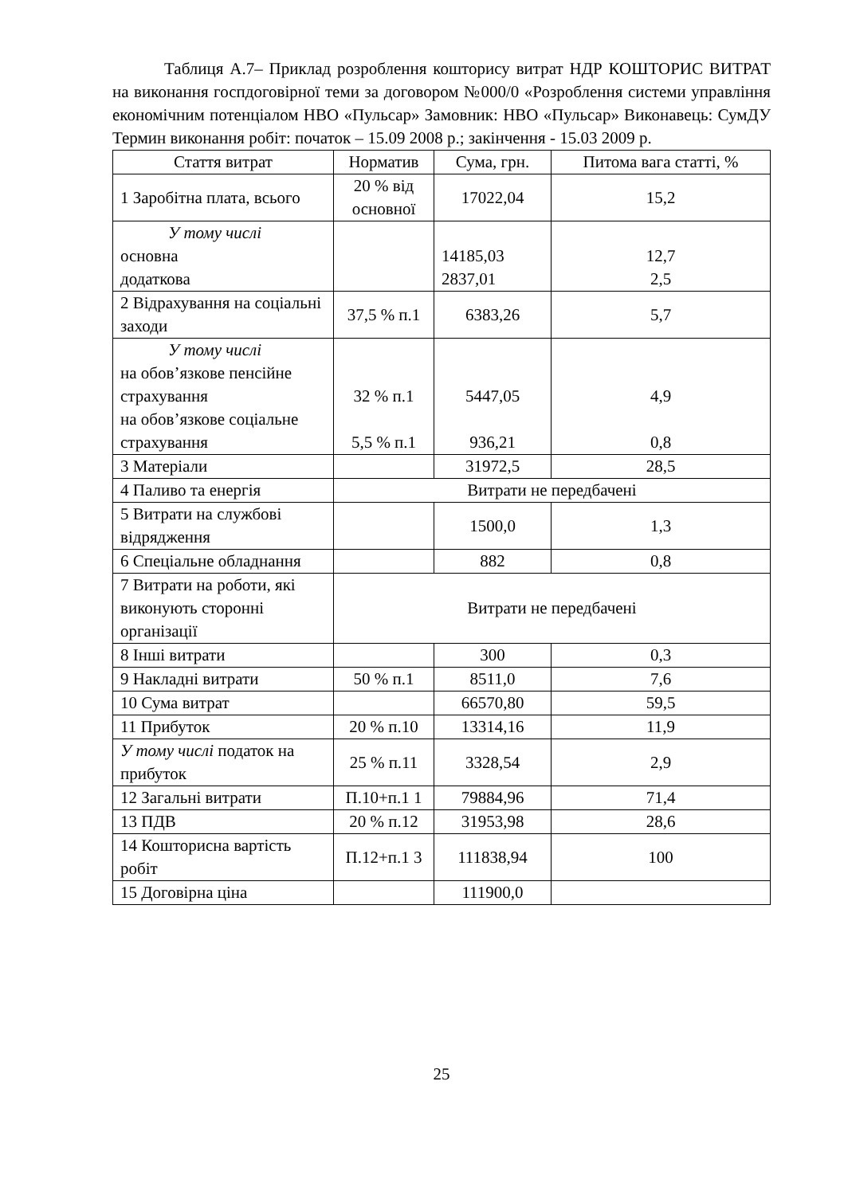Таблиця А.7– Приклад розроблення кошторису витрат НДР КОШТОРИС ВИТРАТ на виконання госпдоговірної теми за договором №000/0 «Розроблення системи управління економічним потенціалом НВО «Пульсар» Замовник: НВО «Пульсар» Виконавець: СумДУ Термин виконання робіт: початок – 15.09 2008 р.; закінчення - 15.03 2009 р.
| Стаття витрат | Норматив | Сума, грн. | Питома вага статті, % |
| --- | --- | --- | --- |
| 1 Заробітна плата, всього | 20 % від основної | 17022,04 | 15,2 |
| У тому числі основна додаткова | | 14185,03 2837,01 | 12,7 2,5 |
| 2 Відрахування на соціальні заходи | 37,5 % п.1 | 6383,26 | 5,7 |
| У тому числі на обов’язкове пенсійне страхування на обов’язкове соціальне страхування | 32 % п.1 5,5 % п.1 | 5447,05 936,21 | 4,9 0,8 |
| 3 Матеріали | | 31972,5 | 28,5 |
| 4 Паливо та енергія | Витрати не передбачені | | |
| 5 Витрати на службові відрядження | | 1500,0 | 1,3 |
| 6 Спеціальне обладнання | | 882 | 0,8 |
| 7 Витрати на роботи, які виконують сторонні організації | Витрати не передбачені | | |
| 8 Інші витрати | | 300 | 0,3 |
| 9 Накладні витрати | 50 % п.1 | 8511,0 | 7,6 |
| 10 Сума витрат | | 66570,80 | 59,5 |
| 11 Прибуток | 20 % п.10 | 13314,16 | 11,9 |
| У тому числі податок на прибуток | 25 % п.11 | 3328,54 | 2,9 |
| 12 Загальні витрати | П.10+п.1 1 | 79884,96 | 71,4 |
| 13 ПДВ | 20 % п.12 | 31953,98 | 28,6 |
| 14 Кошторисна вартість робіт | П.12+п.1 3 | 111838,94 | 100 |
| 15 Договірна ціна | | 111900,0 | |
25